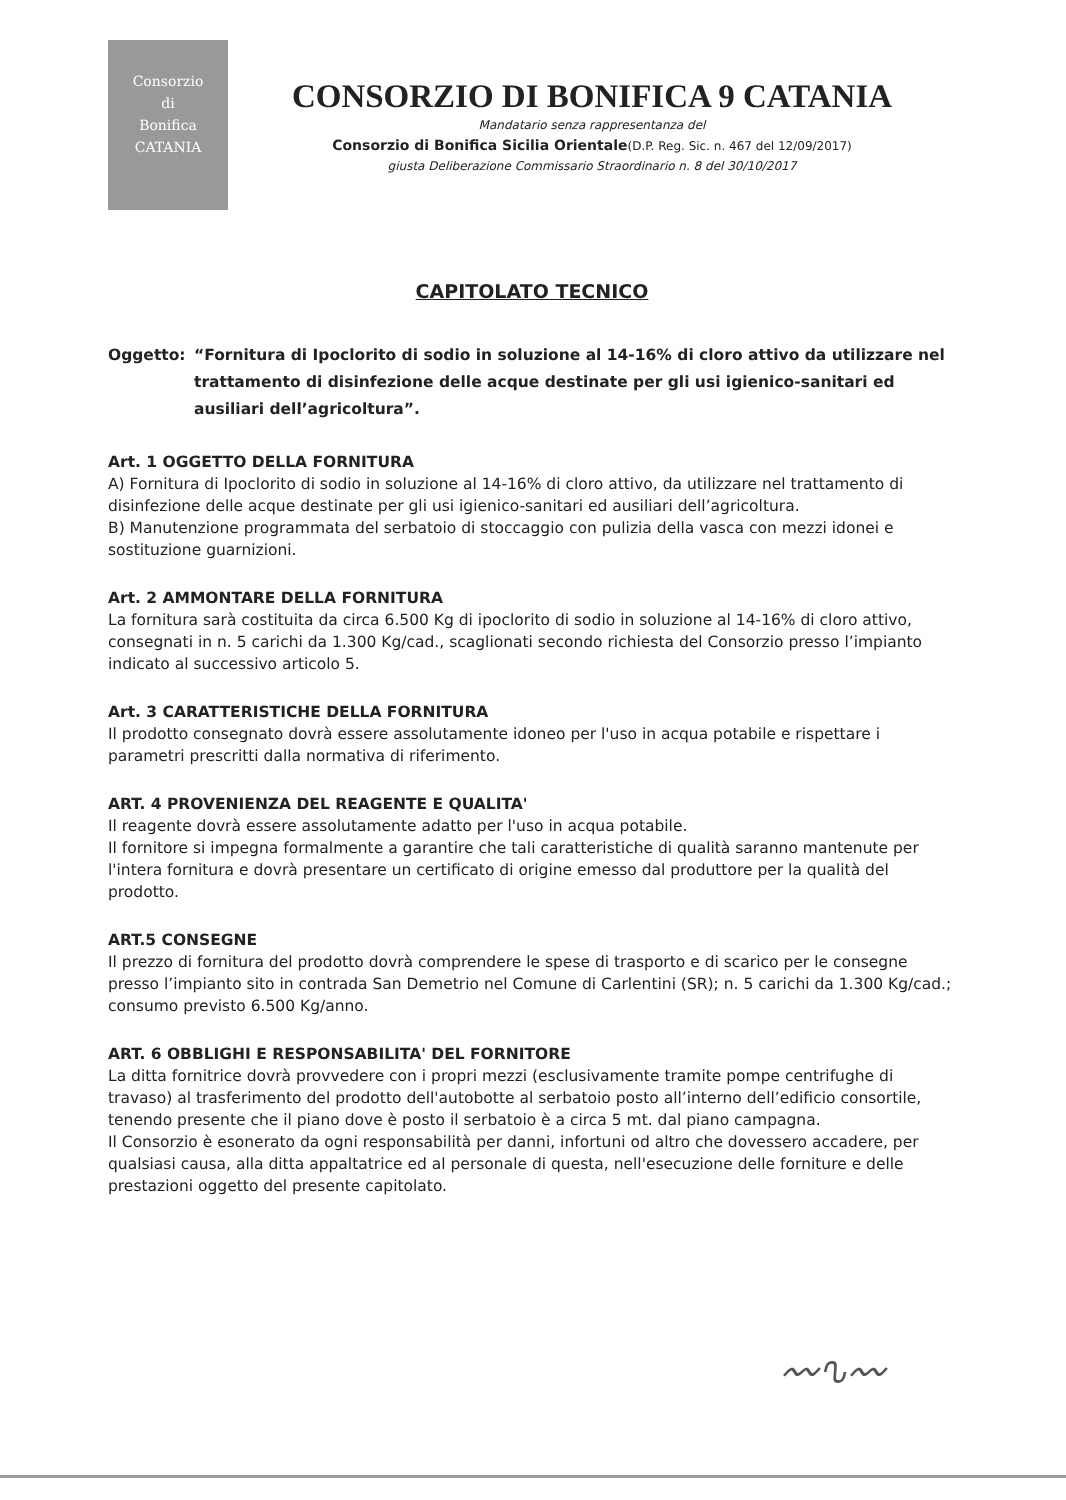Consorzio
di
Bonifica
CATANIA
CONSORZIO DI BONIFICA 9 CATANIA
Mandatario senza rappresentanza del
Consorzio di Bonifica Sicilia Orientale(D.P. Reg. Sic. n. 467 del 12/09/2017)
giusta Deliberazione Commissario Straordinario n. 8 del 30/10/2017
CAPITOLATO TECNICO
Oggetto: “Fornitura di Ipoclorito di sodio in soluzione al 14-16% di cloro attivo da utilizzare nel trattamento di disinfezione delle acque destinate per gli usi igienico-sanitari ed ausiliari dell’agricoltura”.
Art. 1 OGGETTO DELLA FORNITURA
A) Fornitura di Ipoclorito di sodio in soluzione al 14-16% di cloro attivo, da utilizzare nel trattamento di disinfezione delle acque destinate per gli usi igienico-sanitari ed ausiliari dell’agricoltura.
B) Manutenzione programmata del serbatoio di stoccaggio con pulizia della vasca con mezzi idonei e sostituzione guarnizioni.
Art. 2 AMMONTARE DELLA FORNITURA
La fornitura sarà costituita da circa 6.500 Kg di ipoclorito di sodio in soluzione al 14-16% di cloro attivo, consegnati in n. 5 carichi da 1.300 Kg/cad., scaglionati secondo richiesta del Consorzio presso l’impianto indicato al successivo articolo 5.
Art. 3 CARATTERISTICHE DELLA FORNITURA
Il prodotto consegnato dovrà essere assolutamente idoneo per l'uso in acqua potabile e rispettare i parametri prescritti dalla normativa di riferimento.
ART. 4 PROVENIENZA DEL REAGENTE E QUALITA'
Il reagente dovrà essere assolutamente adatto per l'uso in acqua potabile.
Il fornitore si impegna formalmente a garantire che tali caratteristiche di qualità saranno mantenute per l'intera fornitura e dovrà presentare un certificato di origine emesso dal produttore per la qualità del prodotto.
ART.5 CONSEGNE
Il prezzo di fornitura del prodotto dovrà comprendere le spese di trasporto e di scarico per le consegne presso l’impianto sito in contrada San Demetrio nel Comune di Carlentini (SR); n. 5 carichi da 1.300 Kg/cad.; consumo previsto 6.500 Kg/anno.
ART. 6 OBBLIGHI E RESPONSABILITA' DEL FORNITORE
La ditta fornitrice dovrà provvedere con i propri mezzi (esclusivamente tramite pompe centrifughe di travaso) al trasferimento del prodotto dell'autobotte al serbatoio posto all’interno dell’edificio consortile, tenendo presente che il piano dove è posto il serbatoio è a circa 5 mt. dal piano campagna.
Il Consorzio è esonerato da ogni responsabilità per danni, infortuni od altro che dovessero accadere, per qualsiasi causa, alla ditta appaltatrice ed al personale di questa, nell'esecuzione delle forniture e delle prestazioni oggetto del presente capitolato.
〰∿〰